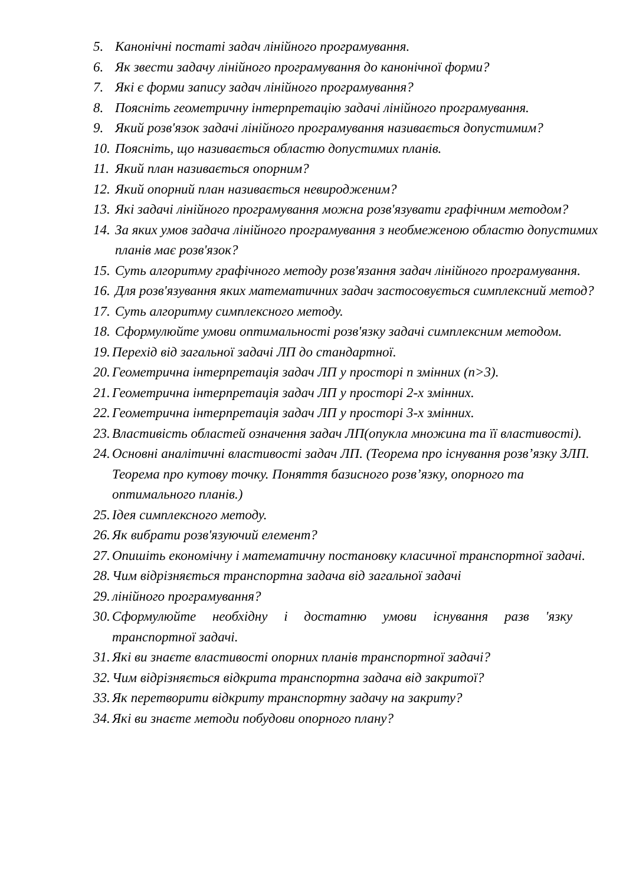5. Канонічні постаті задач лінійного програмування.
6. Як звести задачу лінійного програмування до канонічної форми?
7. Які є форми запису задач лінійного програмування?
8. Поясніть геометричну інтерпретацію задачі лінійного програмування.
9. Який розв'язок задачі лінійного програмування називається допустимим?
10. Поясніть, що називається областю допустимих планів.
11. Який план називається опорним?
12. Який опорний план називається невиродженим?
13. Які задачі лінійного програмування можна розв'язувати графічним методом?
14. За яких умов задача лінійного програмування з необмеженою областю допустимих планів має розв'язок?
15. Суть алгоритму графічного методу розв'язання задач лінійного програмування.
16. Для розв'язування яких математичних задач застосовується симплексний метод?
17. Суть алгоритму симплексного методу.
18. Сформулюйте умови оптимальності розв'язку задачі симплексним методом.
19. Перехід від загальної задачі ЛП до стандартної.
20. Геометрична інтерпретація задач ЛП у просторі n змінних (n>3).
21. Геометрична інтерпретація задач ЛП у просторі 2-х змінних.
22. Геометрична інтерпретація задач ЛП у просторі 3-х змінних.
23. Властивість областей означення задач ЛП(опукла множина та її властивості).
24. Основні аналітичні властивості задач ЛП. (Теорема про існування розв’язку ЗЛП. Теорема про кутову точку. Поняття базисного розв’язку, опорного та оптимального планів.)
25. Ідея симплексного методу.
26. Як вибрати розв'язуючий елемент?
27. Опишіть економічну і математичну постановку класичної транспортної задачі.
28. Чим відрізняється транспортна задача від загальної задачі
29. лінійного програмування?
30. Сформулюйте необхідну і достатню умови існування разв 'язку транспортної задачі.
31. Які ви знаєте властивості опорних планів транспортної задачі?
32. Чим відрізняється відкрита транспортна задача від закритої?
33. Як перетворити відкриту транспортну задачу на закриту?
34. Які ви знаєте методи побудови опорного плану?